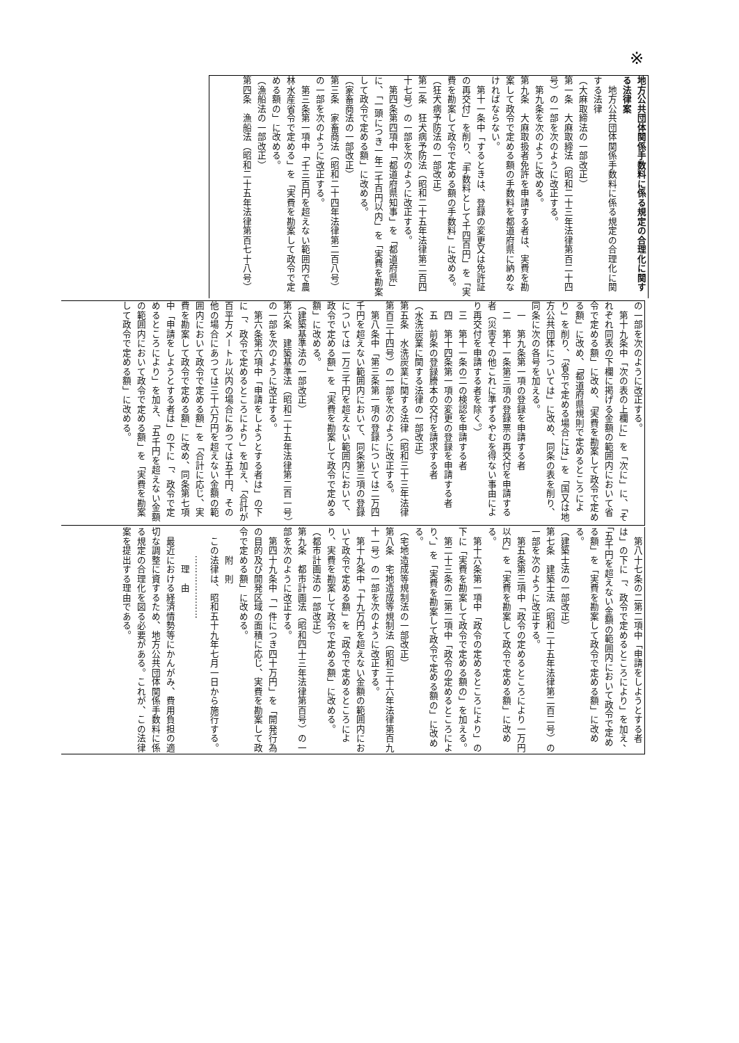※
地方公共団体関係手数料に係る規定の合理化に関する法律案
　地方公共団体関係手数料に係る規定の合理化に関する法律
（大麻取締法の一部改正）
第一条　大麻取締法（昭和二十三年法律第百二十四号）の一部を次のように改正する。
　第九条を次のように改める。
第九条　大麻取扱者免許を申請する者は、実費を勘案して政令で定める額の手数料を都道府県に納めなければならない。
　第十一条中「するときは、登録の変更又は免許証の再交付」を削り、「手数料として千四百円」を「実費を勘案して政令で定める額の手数料」に改める。
（狂犬病予防法の一部改正）
第二条　狂犬病予防法（昭和二十五年法律第二百四十七号）の一部を次のように改正する。
　第四条第四項中「都道府県知事」を「都道府県」に、「一頭につき一年二千百円以内」を「実費を勘案して政令で定める額」に改める。
（家畜商法の一部改正）
第三条　家畜商法（昭和二十四年法律第二百八号）の一部を次のように改正する。
　第三条第一項中「千三百円を超えない範囲内で農林水産省令で定める」を「実費を勘案して政令で定める額の」に改める。
（漁船法の一部改正）
第四条　漁船法（昭和二十五年法律第百七十八号）
の一部を次のように改正する。
　第十九条中「次の表の上欄に」を「次に」に、「それぞれ同表の下欄に掲げる金額の範囲内において省令で定める額」に改め、「実費を勘案して政令で定める額」に改め、「都道府県規則で定めるところにより」を削り、「省令で定める場合には」を「国又は地方公共団体については」に改め、同条の表を削り、同条に次の各号を加える。
　一　第九条第一項の登録を申請する者
　二　第十一条第三項の登録票の再交付を申請する者（災害その他これに準ずるやむを得ない事由により再交付を申請する者を除く。）
　三　第十一条の二の検認を申請する者
　四　第十四条第一項の変更の登録を申請する者
　五　前条の登録謄本の交付を請求する者
（水洗炭業に関する法律の一部改正）
第五条　水洗炭業に関する法律（昭和三十三年法律第百三十四号）の一部を次のように改正する。
　第八条中「第三条第一項の登録については二万四千円を超えない範囲内において、同条第三項の登録については一万三千円を超えない範囲内において、政令で定める額」を「実費を勘案して政令で定める額」に改める。
（建築基準法の一部改正）
第六条　建築基準法（昭和二十五年法律第二百一号）の一部を次のように改正する。
　第六条第六項中「申請をしようとする者は」の下に「、政令で定めるところにより」を加え、「合計が百平方メートル以内の場合にあつては五千円、その他の場合にあつては三十六万円を超えない金額の範囲内において政令で定める額」を「合計に応じ、実費を勘案して政令で定める額」に改め、同条第七項中「申請をしようとする者は」の下に「、政令で定めるところにより」を加え、「五千円を超えない金額の範囲内において政令で定める額」を「実費を勘案して政令で定める額」に改める。
　第八十七条の二第二項中「申請をしようとする者は」の下に「、政令で定めるところにより」を加え、「五千円を超えない金額の範囲内において政令で定める額」を「実費を勘案して政令で定める額」に改める。
（建築士法の一部改正）
第七条　建築士法（昭和二十五年法律第二百二号）の一部を次のように改正する。
　第五条第三項中「政令の定めるところにより一万円以内」を「実費を勘案して政令で定める額」に改める。
　第十六条第一項中「政令の定めるところにより」の下に「実費を勘案して政令で定める額の」を加える。
　第二十三条の二第二項中「政令の定めるところにより、」を「実費を勘案して政令で定める額の」に改める。
（宅地造成等規制法の一部改正）
第八条　宅地造成等規制法（昭和三十六年法律第百九十一号）の一部を次のように改正する。
　第十九条中「十九万円を超えない金額の範囲内において政令で定める額」を「政令で定めるところにより、実費を勘案して政令で定める額」に改める。
（都市計画法の一部改正）
第九条　都市計画法（昭和四十三年法律第百号）の一部を次のように改正する。
　第四十九条中「一件につき四十万円」を「開発行為の目的及び開発区域の面積に応じ、実費を勘案して政令で定める額」に改める。
　　　附　則
　この法律は、昭和五十九年七月一日から施行する。
　　　…………………
　　　　理　由
　最近における経済情勢等にかんがみ、費用負担の適切な調整に資するため、地方公共団体関係手数料に係る規定の合理化を図る必要がある。これが、この法律案を提出する理由である。